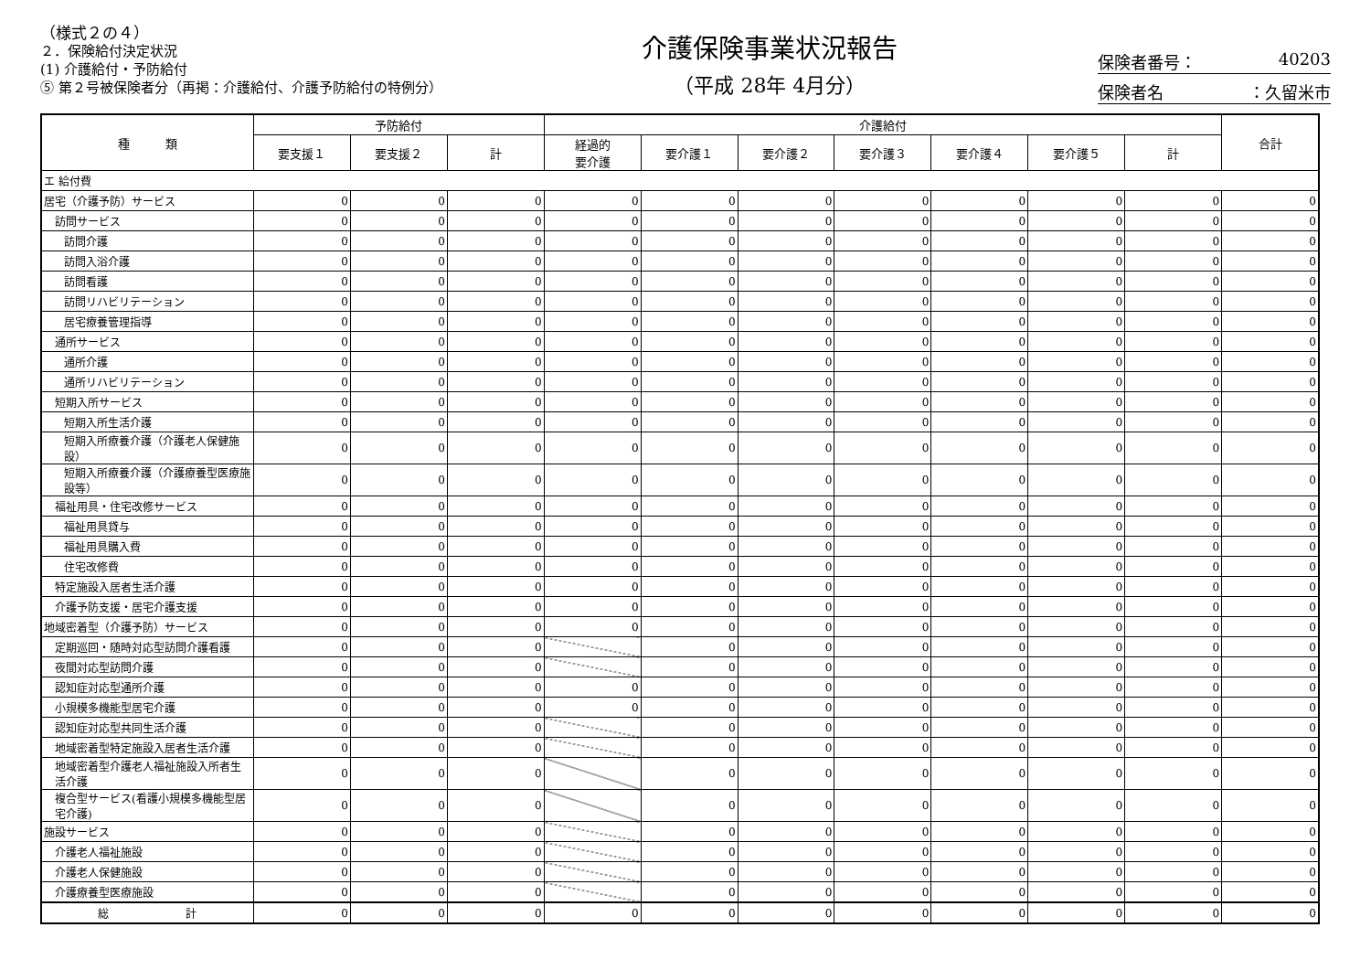（様式２の４）
２．保険給付決定状況
(1) 介護給付・予防給付
⑤ 第２号被保険者分（再掲：介護給付、介護予防給付の特例分）
介護保険事業状況報告
（平成 28年 4月分）
保険者番号： 40203
保険者名 ：久留米市
| 種 類 | 予防給付 | | | 介護給付 | | | | | | | 合計 |
| --- | --- | --- | --- | --- | --- | --- | --- | --- | --- | --- | --- |
| | 要支援１ | 要支援２ | 計 | 経過的 要介護 | 要介護１ | 要介護２ | 要介護３ | 要介護４ | 要介護５ | 計 | |
| エ 給付費 | | | | | | | | | | | |
| 居宅（介護予防）サービス | 0 | 0 | 0 | 0 | 0 | 0 | 0 | 0 | 0 | 0 | 0 |
| 訪問サービス | 0 | 0 | 0 | 0 | 0 | 0 | 0 | 0 | 0 | 0 | 0 |
| 訪問介護 | 0 | 0 | 0 | 0 | 0 | 0 | 0 | 0 | 0 | 0 | 0 |
| 訪問入浴介護 | 0 | 0 | 0 | 0 | 0 | 0 | 0 | 0 | 0 | 0 | 0 |
| 訪問看護 | 0 | 0 | 0 | 0 | 0 | 0 | 0 | 0 | 0 | 0 | 0 |
| 訪問リハビリテーション | 0 | 0 | 0 | 0 | 0 | 0 | 0 | 0 | 0 | 0 | 0 |
| 居宅療養管理指導 | 0 | 0 | 0 | 0 | 0 | 0 | 0 | 0 | 0 | 0 | 0 |
| 通所サービス | 0 | 0 | 0 | 0 | 0 | 0 | 0 | 0 | 0 | 0 | 0 |
| 通所介護 | 0 | 0 | 0 | 0 | 0 | 0 | 0 | 0 | 0 | 0 | 0 |
| 通所リハビリテーション | 0 | 0 | 0 | 0 | 0 | 0 | 0 | 0 | 0 | 0 | 0 |
| 短期入所サービス | 0 | 0 | 0 | 0 | 0 | 0 | 0 | 0 | 0 | 0 | 0 |
| 短期入所生活介護 | 0 | 0 | 0 | 0 | 0 | 0 | 0 | 0 | 0 | 0 | 0 |
| 短期入所療養介護（介護老人保健施設） | 0 | 0 | 0 | 0 | 0 | 0 | 0 | 0 | 0 | 0 | 0 |
| 短期入所療養介護（介護療養型医療施設等） | 0 | 0 | 0 | 0 | 0 | 0 | 0 | 0 | 0 | 0 | 0 |
| 福祉用具・住宅改修サービス | 0 | 0 | 0 | 0 | 0 | 0 | 0 | 0 | 0 | 0 | 0 |
| 福祉用具貸与 | 0 | 0 | 0 | 0 | 0 | 0 | 0 | 0 | 0 | 0 | 0 |
| 福祉用具購入費 | 0 | 0 | 0 | 0 | 0 | 0 | 0 | 0 | 0 | 0 | 0 |
| 住宅改修費 | 0 | 0 | 0 | 0 | 0 | 0 | 0 | 0 | 0 | 0 | 0 |
| 特定施設入居者生活介護 | 0 | 0 | 0 | 0 | 0 | 0 | 0 | 0 | 0 | 0 | 0 |
| 介護予防支援・居宅介護支援 | 0 | 0 | 0 | 0 | 0 | 0 | 0 | 0 | 0 | 0 | 0 |
| 地域密着型（介護予防）サービス | 0 | 0 | 0 | 0 | 0 | 0 | 0 | 0 | 0 | 0 | 0 |
| 定期巡回・随時対応型訪問介護看護 | 0 | 0 | 0 | | 0 | 0 | 0 | 0 | 0 | 0 | 0 |
| 夜間対応型訪問介護 | 0 | 0 | 0 | | 0 | 0 | 0 | 0 | 0 | 0 | 0 |
| 認知症対応型通所介護 | 0 | 0 | 0 | 0 | 0 | 0 | 0 | 0 | 0 | 0 | 0 |
| 小規模多機能型居宅介護 | 0 | 0 | 0 | 0 | 0 | 0 | 0 | 0 | 0 | 0 | 0 |
| 認知症対応型共同生活介護 | 0 | 0 | 0 | | 0 | 0 | 0 | 0 | 0 | 0 | 0 |
| 地域密着型特定施設入居者生活介護 | 0 | 0 | 0 | | 0 | 0 | 0 | 0 | 0 | 0 | 0 |
| 地域密着型介護老人福祉施設入所者生活介護 | 0 | 0 | 0 | | 0 | 0 | 0 | 0 | 0 | 0 | 0 |
| 複合型サービス(看護小規模多機能型居宅介護) | 0 | 0 | 0 | | 0 | 0 | 0 | 0 | 0 | 0 | 0 |
| 施設サービス | 0 | 0 | 0 | | 0 | 0 | 0 | 0 | 0 | 0 | 0 |
| 介護老人福祉施設 | 0 | 0 | 0 | | 0 | 0 | 0 | 0 | 0 | 0 | 0 |
| 介護老人保健施設 | 0 | 0 | 0 | | 0 | 0 | 0 | 0 | 0 | 0 | 0 |
| 介護療養型医療施設 | 0 | 0 | 0 | | 0 | 0 | 0 | 0 | 0 | 0 | 0 |
| 総 計 | 0 | 0 | 0 | 0 | 0 | 0 | 0 | 0 | 0 | 0 | 0 |